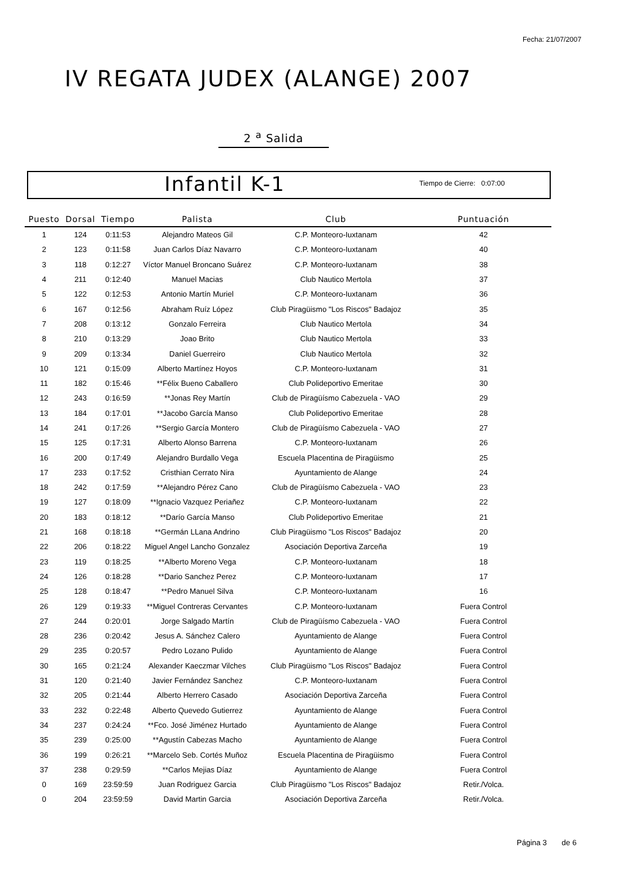Fecha: 21/07/2007
IV REGATA JUDEX (ALANGE) 2007
2 <sup>a</sup> Salida
Infantil K-1 Tiempo de Cierre: 0:07:00
| Puesto | Dorsal | Tiempo | Palista | Club | Puntuación |
| --- | --- | --- | --- | --- | --- |
| 1 | 124 | 0:11:53 | Alejandro Mateos Gil | C.P. Monteoro-Iuxtanam | 42 |
| 2 | 123 | 0:11:58 | Juan Carlos Díaz Navarro | C.P. Monteoro-Iuxtanam | 40 |
| 3 | 118 | 0:12:27 | Víctor Manuel Broncano Suárez | C.P. Monteoro-Iuxtanam | 38 |
| 4 | 211 | 0:12:40 | Manuel Macias | Club Nautico Mertola | 37 |
| 5 | 122 | 0:12:53 | Antonio Martín Muriel | C.P. Monteoro-Iuxtanam | 36 |
| 6 | 167 | 0:12:56 | Abraham Ruíz López | Club Piragüismo "Los Riscos" Badajoz | 35 |
| 7 | 208 | 0:13:12 | Gonzalo Ferreira | Club Nautico Mertola | 34 |
| 8 | 210 | 0:13:29 | Joao Brito | Club Nautico Mertola | 33 |
| 9 | 209 | 0:13:34 | Daniel Guerreiro | Club Nautico Mertola | 32 |
| 10 | 121 | 0:15:09 | Alberto Martínez Hoyos | C.P. Monteoro-Iuxtanam | 31 |
| 11 | 182 | 0:15:46 | **Félix Bueno Caballero | Club Polideportivo Emeritae | 30 |
| 12 | 243 | 0:16:59 | **Jonas Rey Martín | Club de Piragüísmo Cabezuela - VAO | 29 |
| 13 | 184 | 0:17:01 | **Jacobo García Manso | Club Polideportivo Emeritae | 28 |
| 14 | 241 | 0:17:26 | **Sergio García Montero | Club de Piragüísmo Cabezuela - VAO | 27 |
| 15 | 125 | 0:17:31 | Alberto Alonso Barrena | C.P. Monteoro-Iuxtanam | 26 |
| 16 | 200 | 0:17:49 | Alejandro Burdallo Vega | Escuela Placentina de Piragüismo | 25 |
| 17 | 233 | 0:17:52 | Cristhian Cerrato Nira | Ayuntamiento de Alange | 24 |
| 18 | 242 | 0:17:59 | **Alejandro Pérez Cano | Club de Piragüísmo Cabezuela - VAO | 23 |
| 19 | 127 | 0:18:09 | **Ignacio Vazquez Periañez | C.P. Monteoro-Iuxtanam | 22 |
| 20 | 183 | 0:18:12 | **Darío García Manso | Club Polideportivo Emeritae | 21 |
| 21 | 168 | 0:18:18 | **Germán LLana Andrino | Club Piragüismo "Los Riscos" Badajoz | 20 |
| 22 | 206 | 0:18:22 | Miguel Angel Lancho Gonzalez | Asociación Deportiva Zarceña | 19 |
| 23 | 119 | 0:18:25 | **Alberto Moreno Vega | C.P. Monteoro-Iuxtanam | 18 |
| 24 | 126 | 0:18:28 | **Dario Sanchez Perez | C.P. Monteoro-Iuxtanam | 17 |
| 25 | 128 | 0:18:47 | **Pedro Manuel Silva | C.P. Monteoro-Iuxtanam | 16 |
| 26 | 129 | 0:19:33 | **Miguel Contreras Cervantes | C.P. Monteoro-Iuxtanam | Fuera Control |
| 27 | 244 | 0:20:01 | Jorge Salgado Martín | Club de Piragüísmo Cabezuela - VAO | Fuera Control |
| 28 | 236 | 0:20:42 | Jesus A. Sánchez Calero | Ayuntamiento de Alange | Fuera Control |
| 29 | 235 | 0:20:57 | Pedro Lozano Pulido | Ayuntamiento de Alange | Fuera Control |
| 30 | 165 | 0:21:24 | Alexander Kaeczmar Vilches | Club Piragüismo "Los Riscos" Badajoz | Fuera Control |
| 31 | 120 | 0:21:40 | Javier Fernández Sanchez | C.P. Monteoro-Iuxtanam | Fuera Control |
| 32 | 205 | 0:21:44 | Alberto Herrero Casado | Asociación Deportiva Zarceña | Fuera Control |
| 33 | 232 | 0:22:48 | Alberto Quevedo Gutierrez | Ayuntamiento de Alange | Fuera Control |
| 34 | 237 | 0:24:24 | **Fco. José Jiménez Hurtado | Ayuntamiento de Alange | Fuera Control |
| 35 | 239 | 0:25:00 | **Agustín Cabezas Macho | Ayuntamiento de Alange | Fuera Control |
| 36 | 199 | 0:26:21 | **Marcelo Seb. Cortés Muñoz | Escuela Placentina de Piragüismo | Fuera Control |
| 37 | 238 | 0:29:59 | **Carlos Mejias Díaz | Ayuntamiento de Alange | Fuera Control |
| 0 | 169 | 23:59:59 | Juan Rodriguez Garcia | Club Piragüismo "Los Riscos" Badajoz | Retir./Volca. |
| 0 | 204 | 23:59:59 | David Martin Garcia | Asociación Deportiva Zarceña | Retir./Volca. |
Página 3 de 6